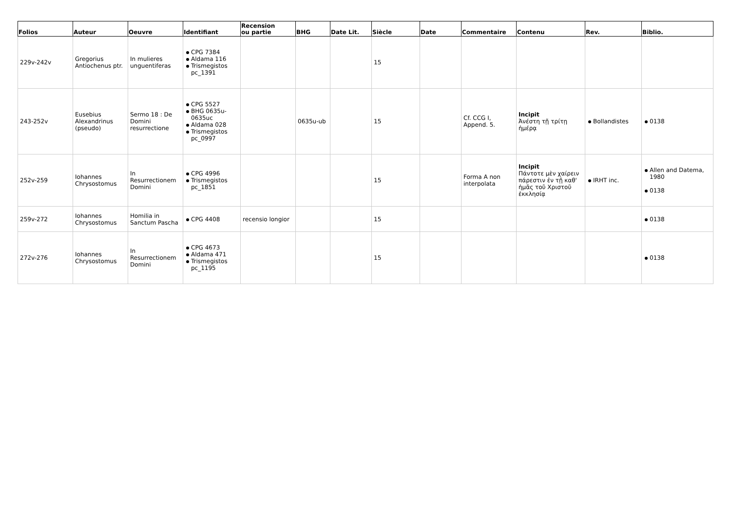| Folios | Auteur | Oeuvre | Identifiant | Recension ou partie | BHG | Date Lit. | Siècle | Date | Commentaire | Contenu | Rev. | Biblio. |
| --- | --- | --- | --- | --- | --- | --- | --- | --- | --- | --- | --- | --- |
| 229v-242v | Gregorius Antiochenus ptr. | In mulieres unguentiferas | CPG 7384 Aldama 116 Trismegistos pc_1391 | | | | 15 | | | | | |
| 243-252v | Eusebius Alexandrinus (pseudo) | Sermo 18 : De Domini resurrectione | CPG 5527 BHG 0635u-0635uc Aldama 028 Trismegistos pc_0997 | | 0635u-ub | | 15 | | Cf. CCG I, Append. 5. | Incipit Ἀνέστη τῇ τρίτῃ ἡμέρᾳ | Bollandistes | 0138 |
| 252v-259 | Iohannes Chrysostomus | In Resurrectionem Domini | CPG 4996 Trismegistos pc_1851 | | | | 15 | | Forma A non interpolata | Incipit Πάντοτε μὲν χαίρειν πάρεστιν ἐν τῇ καθ' ἡμᾶς τοῦ Χριστοῦ ἐκκλησίᾳ | IRHT inc. | Allen and Datema, 1980 0138 |
| 259v-272 | Iohannes Chrysostomus | Homilia in Sanctum Pascha | CPG 4408 | recensio longior | | | 15 | | | | | 0138 |
| 272v-276 | Iohannes Chrysostomus | In Resurrectionem Domini | CPG 4673 Aldama 471 Trismegistos pc_1195 | | | | 15 | | | | | 0138 |